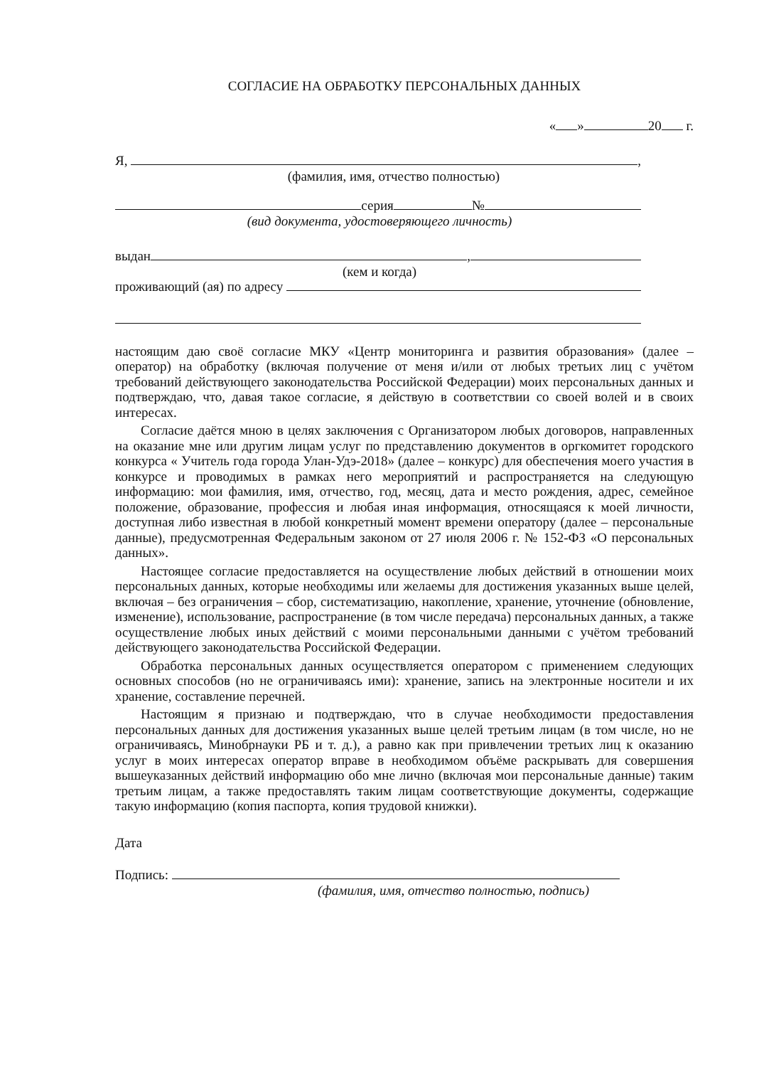СОГЛАСИЕ НА ОБРАБОТКУ ПЕРСОНАЛЬНЫХ ДАННЫХ
« » 20 г.
Я, ,
(фамилия, имя, отчество полностью)
серия №
(вид документа, удостоверяющего личность)
выдан ,
(кем и когда)
проживающий (ая) по адресу
настоящим даю своё согласие МКУ «Центр мониторинга и развития образования» (далее – оператор) на обработку (включая получение от меня и/или от любых третьих лиц с учётом требований действующего законодательства Российской Федерации) моих персональных данных и подтверждаю, что, давая такое согласие, я действую в соответствии со своей волей и в своих интересах.
Согласие даётся мною в целях заключения с Организатором любых договоров, направленных на оказание мне или другим лицам услуг по представлению документов в оргкомитет городского конкурса « Учитель года города Улан-Удэ-2018» (далее – конкурс) для обеспечения моего участия в конкурсе и проводимых в рамках него мероприятий и распространяется на следующую информацию: мои фамилия, имя, отчество, год, месяц, дата и место рождения, адрес, семейное положение, образование, профессия и любая иная информация, относящаяся к моей личности, доступная либо известная в любой конкретный момент времени оператору (далее – персональные данные), предусмотренная Федеральным законом от 27 июля 2006 г. № 152-ФЗ «О персональных данных».
Настоящее согласие предоставляется на осуществление любых действий в отношении моих персональных данных, которые необходимы или желаемы для достижения указанных выше целей, включая – без ограничения – сбор, систематизацию, накопление, хранение, уточнение (обновление, изменение), использование, распространение (в том числе передача) персональных данных, а также осуществление любых иных действий с моими персональными данными с учётом требований действующего законодательства Российской Федерации.
Обработка персональных данных осуществляется оператором с применением следующих основных способов (но не ограничиваясь ими): хранение, запись на электронные носители и их хранение, составление перечней.
Настоящим я признаю и подтверждаю, что в случае необходимости предоставления персональных данных для достижения указанных выше целей третьим лицам (в том числе, но не ограничиваясь, Минобрнауки РБ и т. д.), а равно как при привлечении третьих лиц к оказанию услуг в моих интересах оператор вправе в необходимом объёме раскрывать для совершения вышеуказанных действий информацию обо мне лично (включая мои персональные данные) таким третьим лицам, а также предоставлять таким лицам соответствующие документы, содержащие такую информацию (копия паспорта, копия трудовой книжки).
Дата
Подпись:
(фамилия, имя, отчество полностью, подпись)